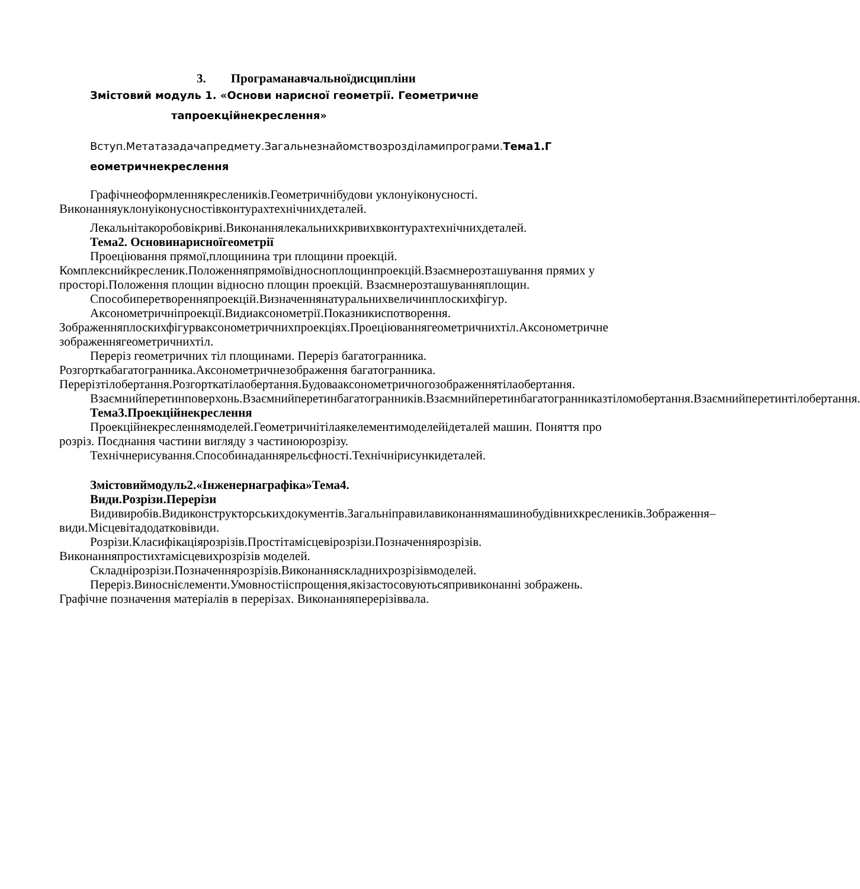3. Програманавчальноїдисципліни
Змістовий модуль 1. «Основи нарисної геометрії. Геометричне
тапроекційнекреслення»
Вступ.Метатазадачапредмету.Загальнезнайомствозрозділамипрограми.Тема1.Г еометричнекреслення
Графічнеоформленнякреслеників.Геометричнібудови уклонуіконусності. Виконанняуклонуіконусностівконтурахтехнічнихдеталей.
Лекальнітакоробовікриві.Виконаннялекальнихкривихвконтурахтехнічнихдеталей.
Тема2. Основинарисноїгеометрії
Проеціювання прямої,площинина три площини проекцій. Комплекснийкресленик.Положенняпрямоївідносноплощинпроекцій.Взаємнерозташування прямих у просторі.Положення площин відносно площин проекцій. Взаємнерозташуванняплощин.
Способиперетворенняпроекцій.Визначеннянатуральнихвеличинплоскихфігур.
Аксонометричніпроекції.Видиаксонометрії.Показникиспотворення. Зображенняплоскихфігурваксонометричнихпроекціях.Проеціюваннягеометричнихтіл.Аксонометричне зображеннягеометричнихтіл.
Переріз геометричних тіл площинами. Переріз багатогранника. Розгорткабагатогранника.Аксонометричнезображення багатогранника. Перерізтілобертання.Розгорткатілаобертання.Будовааксонометричногозображеннятілаобертання.
Взаємнийперетинповерхонь.Взаємнийперетинбагатогранників.Взаємнийперетинбагатогранниказтіломобертання.Взаємнийперетинтілобертання.
Тема3.Проекційнекреслення
Проекційнекресленнямоделей.Геометричнітілаякелементимоделейідеталей машин. Поняття про розріз. Поєднання частини вигляду з частиноюрозрізу.
Технічнерисування.Способинаданнярельєфності.Технічнірисункидеталей.
Змістовиймодуль2.«Інженернаграфіка»Тема4.
Види.Розрізи.Перерізи
Видивиробів.Видиконструкторськихдокументів.Загальніправилавиконаннямашинобудівнихкреслеників.Зображення–види.Місцевітадодатковівиди.
Розрізи.Класифікаціярозрізів.Простітамісцевірозрізи.Позначеннярозрізів. Виконанняпростихтамісцевихрозрізів моделей.
Складнірозрізи.Позначеннярозрізів.Виконанняскладнихрозрізівмоделей.
Переріз.Виноснієлементи.Умовностііспрощення,якізастосовуютьсяпривиконанні зображень. Графічне позначення матеріалів в перерізах. Виконанняперерізіввала.